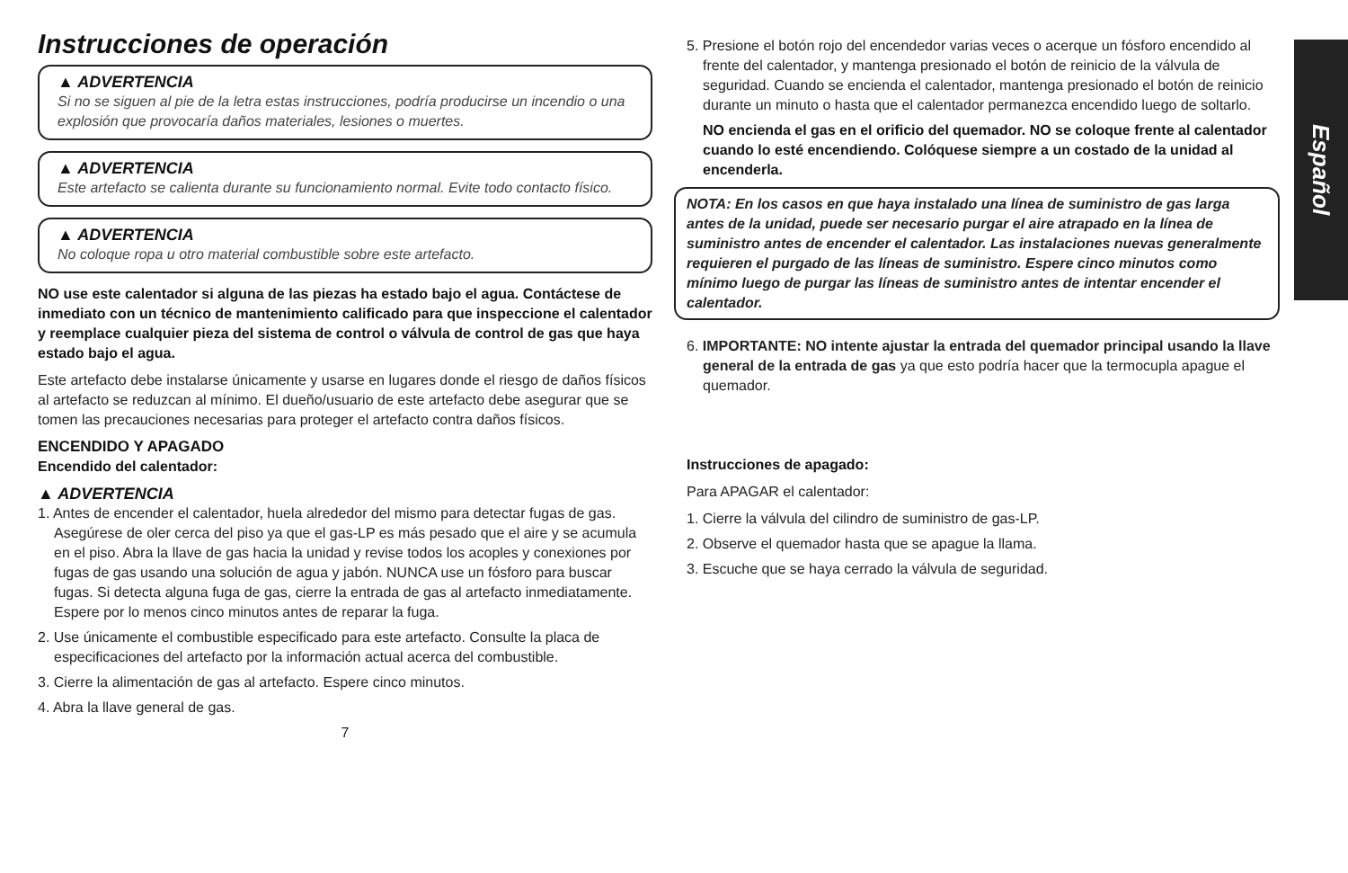Español
Instrucciones de operación
▲ ADVERTENCIA
Si no se siguen al pie de la letra estas instrucciones, podría producirse un incendio o una explosión que provocaría daños materiales, lesiones o muertes.
▲ ADVERTENCIA
Este artefacto se calienta durante su funcionamiento normal. Evite todo contacto físico.
▲ ADVERTENCIA
No coloque ropa u otro material combustible sobre este artefacto.
NO use este calentador si alguna de las piezas ha estado bajo el agua. Contáctese de inmediato con un técnico de mantenimiento calificado para que inspeccione el calentador y reemplace cualquier pieza del sistema de control o válvula de control de gas que haya estado bajo el agua.
Este artefacto debe instalarse únicamente y usarse en lugares donde el riesgo de daños físicos al artefacto se reduzcan al mínimo. El dueño/usuario de este artefacto debe asegurar que se tomen las precauciones necesarias para proteger el artefacto contra daños físicos.
ENCENDIDO Y APAGADO
Encendido del calentador:
▲ ADVERTENCIA
1. Antes de encender el calentador, huela alrededor del mismo para detectar fugas de gas. Asegúrese de oler cerca del piso ya que el gas-LP es más pesado que el aire y se acumula en el piso. Abra la llave de gas hacia la unidad y revise todos los acoples y conexiones por fugas de gas usando una solución de agua y jabón. NUNCA use un fósforo para buscar fugas. Si detecta alguna fuga de gas, cierre la entrada de gas al artefacto inmediatamente. Espere por lo menos cinco minutos antes de reparar la fuga.
2. Use únicamente el combustible especificado para este artefacto. Consulte la placa de especificaciones del artefacto por la información actual acerca del combustible.
3. Cierre la alimentación de gas al artefacto. Espere cinco minutos.
4. Abra la llave general de gas.
7
5. Presione el botón rojo del encendedor varias veces o acerque un fósforo encendido al frente del calentador, y mantenga presionado el botón de reinicio de la válvula de seguridad. Cuando se encienda el calentador, mantenga presionado el botón de reinicio durante un minuto o hasta que el calentador permanezca encendido luego de soltarlo.
NO encienda el gas en el orificio del quemador. NO se coloque frente al calentador cuando lo esté encendiendo. Colóquese siempre a un costado de la unidad al encenderla.
NOTA: En los casos en que haya instalado una línea de suministro de gas larga antes de la unidad, puede ser necesario purgar el aire atrapado en la línea de suministro antes de encender el calentador. Las instalaciones nuevas generalmente requieren el purgado de las líneas de suministro. Espere cinco minutos como mínimo luego de purgar las líneas de suministro antes de intentar encender el calentador.
6. IMPORTANTE: NO intente ajustar la entrada del quemador principal usando la llave general de la entrada de gas ya que esto podría hacer que la termocupla apague el quemador.
Instrucciones de apagado:
Para APAGAR el calentador:
1. Cierre la válvula del cilindro de suministro de gas-LP.
2. Observe el quemador hasta que se apague la llama.
3. Escuche que se haya cerrado la válvula de seguridad.